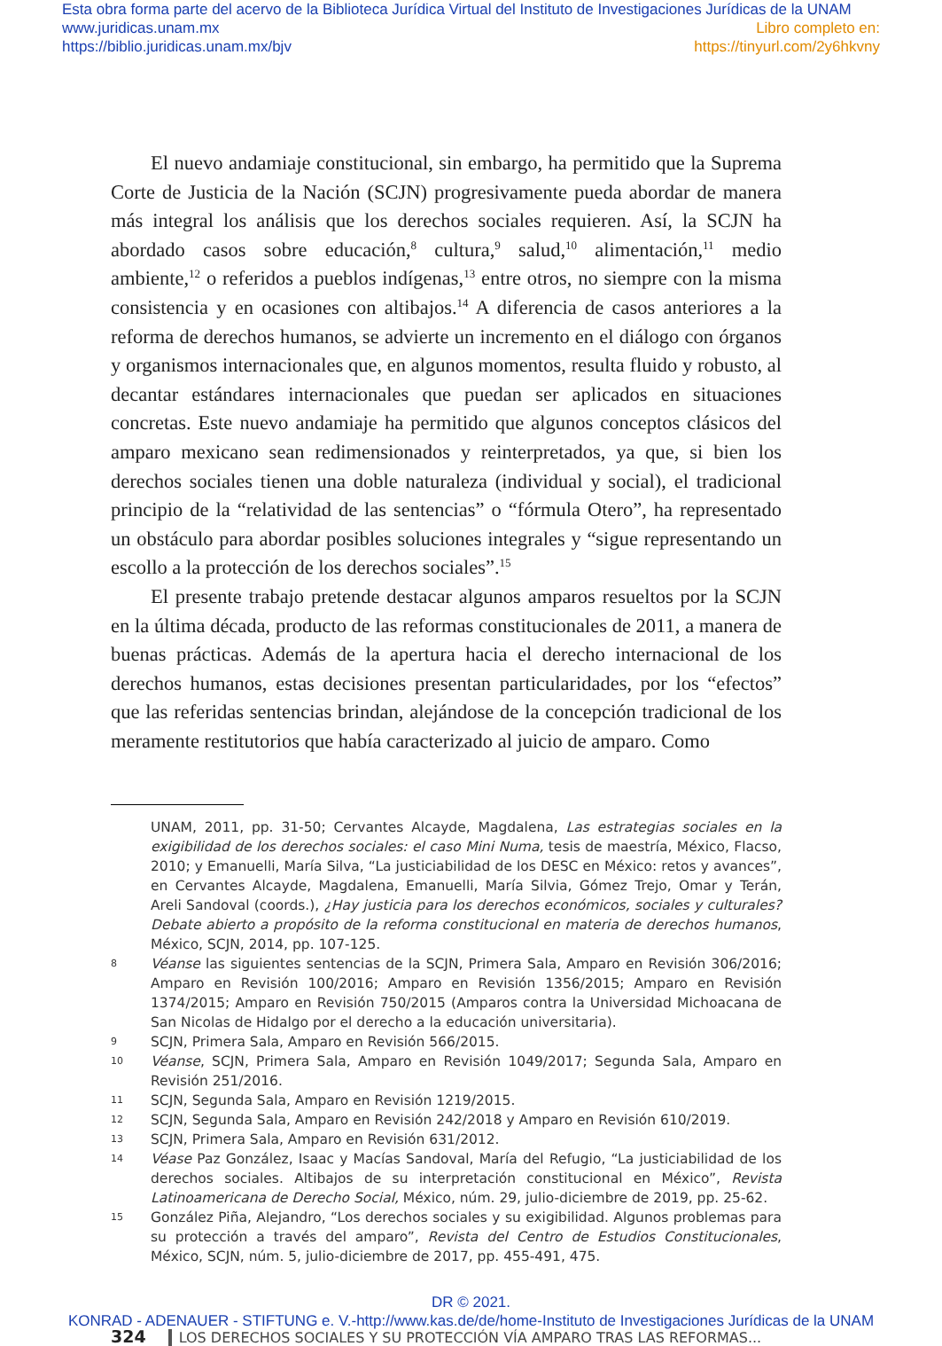Esta obra forma parte del acervo de la Biblioteca Jurídica Virtual del Instituto de Investigaciones Jurídicas de la UNAM
www.juridicas.unam.mx Libro completo en:
https://biblio.juridicas.unam.mx/bjv https://tinyurl.com/2y6hkvny
El nuevo andamiaje constitucional, sin embargo, ha permitido que la Suprema Corte de Justicia de la Nación (SCJN) progresivamente pueda abordar de manera más integral los análisis que los derechos sociales requieren. Así, la SCJN ha abordado casos sobre educación,<sup>8</sup> cultura,<sup>9</sup> salud,<sup>10</sup> alimentación,<sup>11</sup> medio ambiente,<sup>12</sup> o referidos a pueblos indígenas,<sup>13</sup> entre otros, no siempre con la misma consistencia y en ocasiones con altibajos.<sup>14</sup> A diferencia de casos anteriores a la reforma de derechos humanos, se advierte un incremento en el diálogo con órganos y organismos internacionales que, en algunos momentos, resulta fluido y robusto, al decantar estándares internacionales que puedan ser aplicados en situaciones concretas. Este nuevo andamiaje ha permitido que algunos conceptos clásicos del amparo mexicano sean redimensionados y reinterpretados, ya que, si bien los derechos sociales tienen una doble naturaleza (individual y social), el tradicional principio de la “relatividad de las sentencias” o “fórmula Otero”, ha representado un obstáculo para abordar posibles soluciones integrales y “sigue representando un escollo a la protección de los derechos sociales”.<sup>15</sup>
El presente trabajo pretende destacar algunos amparos resueltos por la SCJN en la última década, producto de las reformas constitucionales de 2011, a manera de buenas prácticas. Además de la apertura hacia el derecho internacional de los derechos humanos, estas decisiones presentan particularidades, por los “efectos” que las referidas sentencias brindan, alejándose de la concepción tradicional de los meramente restitutorios que había caracterizado al juicio de amparo. Como
UNAM, 2011, pp. 31-50; Cervantes Alcayde, Magdalena, Las estrategias sociales en la exigibilidad de los derechos sociales: el caso Mini Numa, tesis de maestría, México, Flacso, 2010; y Emanuelli, María Silva, “La justiciabilidad de los DESC en México: retos y avances”, en Cervantes Alcayde, Magdalena, Emanuelli, María Silvia, Gómez Trejo, Omar y Terán, Areli Sandoval (coords.), ¿Hay justicia para los derechos económicos, sociales y culturales? Debate abierto a propósito de la reforma constitucional en materia de derechos humanos, México, SCJN, 2014, pp. 107-125.
8 Véanse las siguientes sentencias de la SCJN, Primera Sala, Amparo en Revisión 306/2016; Amparo en Revisión 100/2016; Amparo en Revisión 1356/2015; Amparo en Revisión 1374/2015; Amparo en Revisión 750/2015 (Amparos contra la Universidad Michoacana de San Nicolas de Hidalgo por el derecho a la educación universitaria).
9 SCJN, Primera Sala, Amparo en Revisión 566/2015.
10 Véanse, SCJN, Primera Sala, Amparo en Revisión 1049/2017; Segunda Sala, Amparo en Revisión 251/2016.
11 SCJN, Segunda Sala, Amparo en Revisión 1219/2015.
12 SCJN, Segunda Sala, Amparo en Revisión 242/2018 y Amparo en Revisión 610/2019.
13 SCJN, Primera Sala, Amparo en Revisión 631/2012.
14 Véase Paz González, Isaac y Macías Sandoval, María del Refugio, “La justiciabilidad de los derechos sociales. Altibajos de su interpretación constitucional en México”, Revista Latinoamericana de Derecho Social, México, núm. 29, julio-diciembre de 2019, pp. 25-62.
15 González Piña, Alejandro, “Los derechos sociales y su exigibilidad. Algunos problemas para su protección a través del amparo”, Revista del Centro de Estudios Constitucionales, México, SCJN, núm. 5, julio-diciembre de 2017, pp. 455-491, 475.
324 LOS DERECHOS SOCIALES Y SU PROTECCIÓN VÍA AMPARO TRAS LAS REFORMAS...
DR © 2021.
KONRAD - ADENAUER - STIFTUNG e. V.-http://www.kas.de/de/home-Instituto de Investigaciones Jurídicas de la UNAM